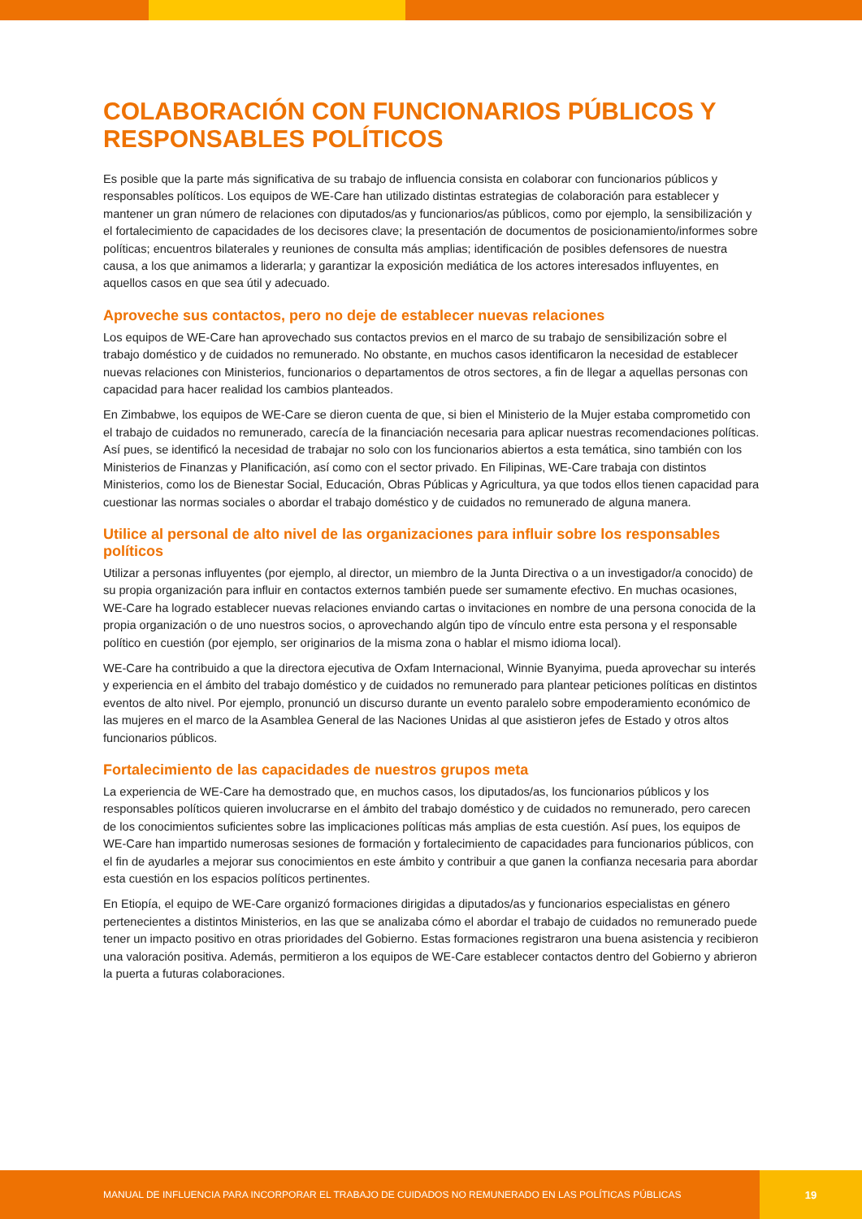COLABORACIÓN CON FUNCIONARIOS PÚBLICOS Y RESPONSABLES POLÍTICOS
Es posible que la parte más significativa de su trabajo de influencia consista en colaborar con funcionarios públicos y responsables políticos. Los equipos de WE-Care han utilizado distintas estrategias de colaboración para establecer y mantener un gran número de relaciones con diputados/as y funcionarios/as públicos, como por ejemplo, la sensibilización y el fortalecimiento de capacidades de los decisores clave; la presentación de documentos de posicionamiento/informes sobre políticas; encuentros bilaterales y reuniones de consulta más amplias; identificación de posibles defensores de nuestra causa, a los que animamos a liderarla; y garantizar la exposición mediática de los actores interesados influyentes, en aquellos casos en que sea útil y adecuado.
Aproveche sus contactos, pero no deje de establecer nuevas relaciones
Los equipos de WE-Care han aprovechado sus contactos previos en el marco de su trabajo de sensibilización sobre el trabajo doméstico y de cuidados no remunerado. No obstante, en muchos casos identificaron la necesidad de establecer nuevas relaciones con Ministerios, funcionarios o departamentos de otros sectores, a fin de llegar a aquellas personas con capacidad para hacer realidad los cambios planteados.
En Zimbabwe, los equipos de WE-Care se dieron cuenta de que, si bien el Ministerio de la Mujer estaba comprometido con el trabajo de cuidados no remunerado, carecía de la financiación necesaria para aplicar nuestras recomendaciones políticas. Así pues, se identificó la necesidad de trabajar no solo con los funcionarios abiertos a esta temática, sino también con los Ministerios de Finanzas y Planificación, así como con el sector privado. En Filipinas, WE-Care trabaja con distintos Ministerios, como los de Bienestar Social, Educación, Obras Públicas y Agricultura, ya que todos ellos tienen capacidad para cuestionar las normas sociales o abordar el trabajo doméstico y de cuidados no remunerado de alguna manera.
Utilice al personal de alto nivel de las organizaciones para influir sobre los responsables políticos
Utilizar a personas influyentes (por ejemplo, al director, un miembro de la Junta Directiva o a un investigador/a conocido) de su propia organización para influir en contactos externos también puede ser sumamente efectivo. En muchas ocasiones, WE-Care ha logrado establecer nuevas relaciones enviando cartas o invitaciones en nombre de una persona conocida de la propia organización o de uno nuestros socios, o aprovechando algún tipo de vínculo entre esta persona y el responsable político en cuestión (por ejemplo, ser originarios de la misma zona o hablar el mismo idioma local).
WE-Care ha contribuido a que la directora ejecutiva de Oxfam Internacional, Winnie Byanyima, pueda aprovechar su interés y experiencia en el ámbito del trabajo doméstico y de cuidados no remunerado para plantear peticiones políticas en distintos eventos de alto nivel. Por ejemplo, pronunció un discurso durante un evento paralelo sobre empoderamiento económico de las mujeres en el marco de la Asamblea General de las Naciones Unidas al que asistieron jefes de Estado y otros altos funcionarios públicos.
Fortalecimiento de las capacidades de nuestros grupos meta
La experiencia de WE-Care ha demostrado que, en muchos casos, los diputados/as, los funcionarios públicos y los responsables políticos quieren involucrarse en el ámbito del trabajo doméstico y de cuidados no remunerado, pero carecen de los conocimientos suficientes sobre las implicaciones políticas más amplias de esta cuestión. Así pues, los equipos de WE-Care han impartido numerosas sesiones de formación y fortalecimiento de capacidades para funcionarios públicos, con el fin de ayudarles a mejorar sus conocimientos en este ámbito y contribuir a que ganen la confianza necesaria para abordar esta cuestión en los espacios políticos pertinentes.
En Etiopía, el equipo de WE-Care organizó formaciones dirigidas a diputados/as y funcionarios especialistas en género pertenecientes a distintos Ministerios, en las que se analizaba cómo el abordar el trabajo de cuidados no remunerado puede tener un impacto positivo en otras prioridades del Gobierno. Estas formaciones registraron una buena asistencia y recibieron una valoración positiva. Además, permitieron a los equipos de WE-Care establecer contactos dentro del Gobierno y abrieron la puerta a futuras colaboraciones.
MANUAL DE INFLUENCIA PARA INCORPORAR EL TRABAJO DE CUIDADOS NO REMUNERADO EN LAS POLÍTICAS PÚBLICAS
19